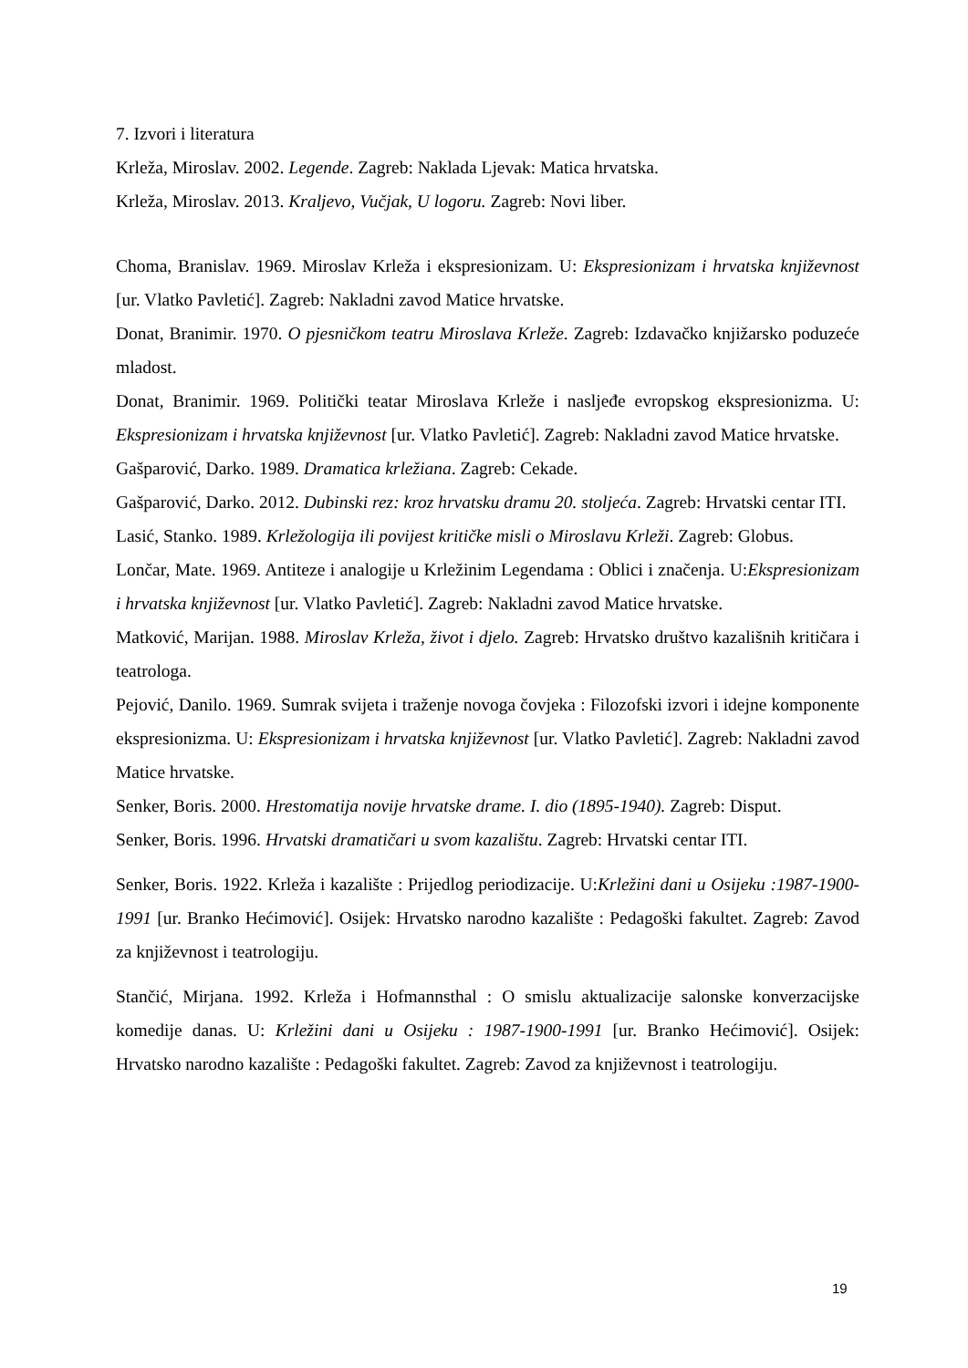7. Izvori i literatura
Krleža, Miroslav. 2002. Legende. Zagreb: Naklada Ljevak: Matica hrvatska.
Krleža, Miroslav. 2013. Kraljevo, Vučjak, U logoru. Zagreb: Novi liber.
Choma, Branislav. 1969. Miroslav Krleža i ekspresionizam. U: Ekspresionizam i hrvatska književnost [ur. Vlatko Pavletić]. Zagreb: Nakladni zavod Matice hrvatske.
Donat, Branimir. 1970. O pjesničkom teatru Miroslava Krleže. Zagreb: Izdavačko knjižarsko poduzeće mladost.
Donat, Branimir. 1969. Politički teatar Miroslava Krleže i nasljeđe evropskog ekspresionizma. U: Ekspresionizam i hrvatska književnost [ur. Vlatko Pavletić]. Zagreb: Nakladni zavod Matice hrvatske.
Gašparović, Darko. 1989. Dramatica krležiana. Zagreb: Cekade.
Gašparović, Darko. 2012. Dubinski rez: kroz hrvatsku dramu 20. stoljeća. Zagreb: Hrvatski centar ITI.
Lasić, Stanko. 1989. Krležologija ili povijest kritičke misli o Miroslavu Krleži. Zagreb: Globus.
Lončar, Mate. 1969. Antiteze i analogije u Krležinim Legendama : Oblici i značenja. U:Ekspresionizam i hrvatska književnost [ur. Vlatko Pavletić]. Zagreb: Nakladni zavod Matice hrvatske.
Matković, Marijan. 1988. Miroslav Krleža, život i djelo. Zagreb: Hrvatsko društvo kazališnih kritičara i teatrologa.
Pejović, Danilo. 1969. Sumrak svijeta i traženje novoga čovjeka : Filozofski izvori i idejne komponente ekspresionizma. U: Ekspresionizam i hrvatska književnost [ur. Vlatko Pavletić]. Zagreb: Nakladni zavod Matice hrvatske.
Senker, Boris. 2000. Hrestomatija novije hrvatske drame. I. dio (1895-1940). Zagreb: Disput.
Senker, Boris. 1996. Hrvatski dramatičari u svom kazalištu. Zagreb: Hrvatski centar ITI.
Senker, Boris. 1922. Krleža i kazalište : Prijedlog periodizacije. U:Krležini dani u Osijeku :1987-1900-1991 [ur. Branko Hećimović]. Osijek: Hrvatsko narodno kazalište : Pedagoški fakultet. Zagreb: Zavod za književnost i teatrologiju.
Stančić, Mirjana. 1992. Krleža i Hofmannsthal : O smislu aktualizacije salonske konverzacijske komedije danas. U: Krležini dani u Osijeku : 1987-1900-1991 [ur. Branko Hećimović]. Osijek: Hrvatsko narodno kazalište : Pedagoški fakultet. Zagreb: Zavod za književnost i teatrologiju.
19